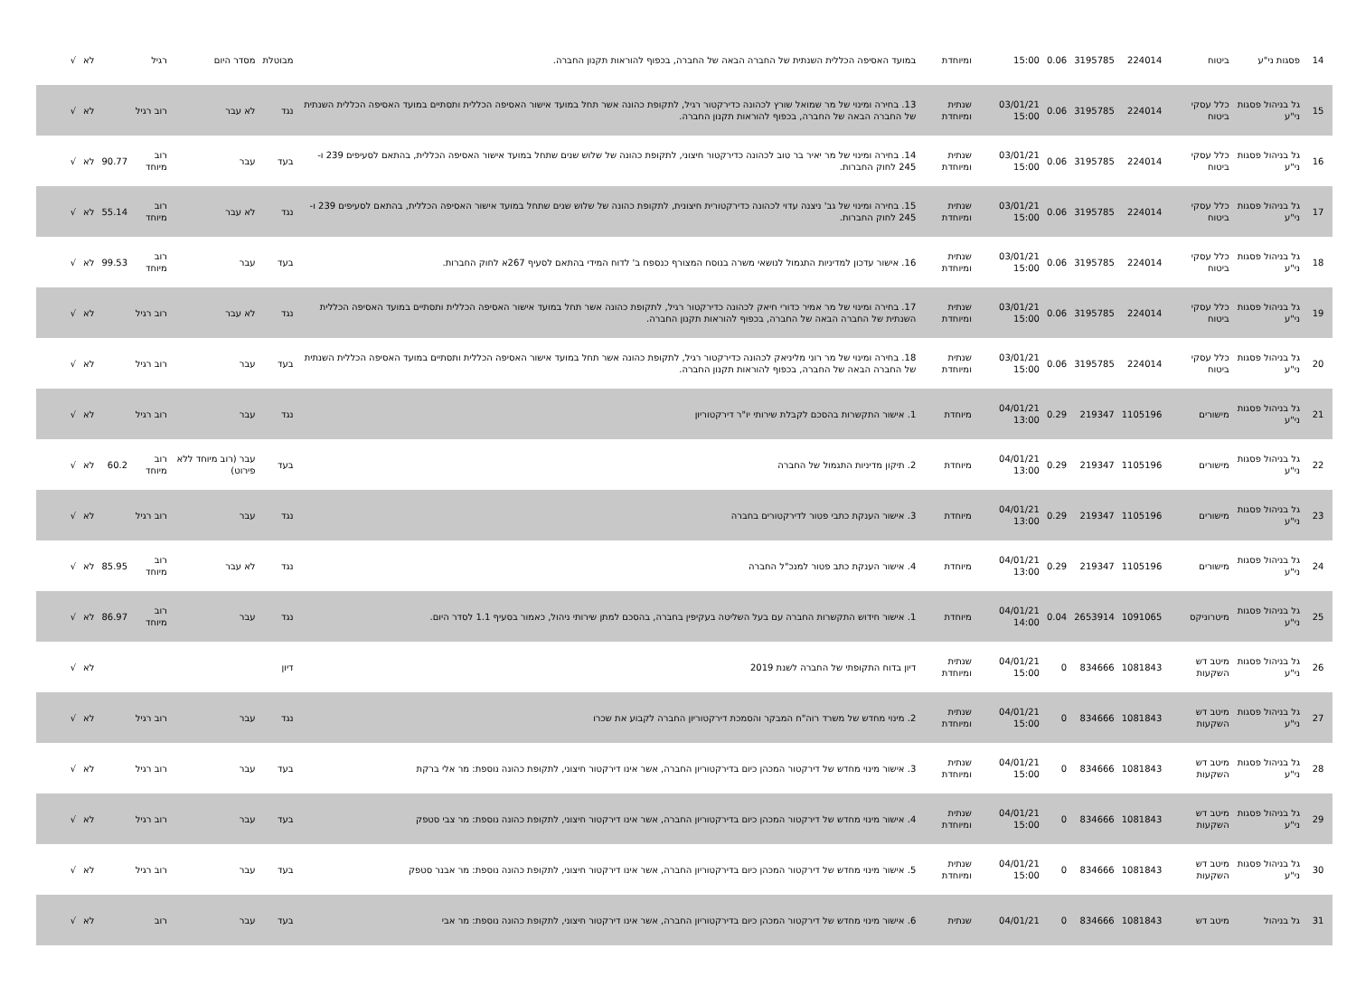| 14 | פסגות ני"ע | ביטוח | 224014 | 3195785 | 0.06 | 15:00 | ומיוחדת | במועד האסיפה הכללית השנתית של החברה הבאה של החברה, בכפוף להוראות תקנון החברה. | מבוטלת | מסדר היום | רגיל | | לא | √ |
| 15 | גל בניהול פסגות ני"ע | כלל עסקי ביטוח | 224014 | 3195785 | 0.06 | 03/01/21 15:00 | שנתית ומיוחדת | 13. בחירה ומינוי של מר שמואל שורץ לכהונה כדירקטור רגיל, לתקופת כהונה אשר תחל במועד אישור האסיפה הכללית ותסתיים במועד האסיפה הכללית השנתית של החברה הבאה של החברה, בכפוף להוראות תקנון החברה. | נגד | לא עבר | רוב רגיל | | לא | √ |
| 16 | גל בניהול פסגות ני"ע | כלל עסקי ביטוח | 224014 | 3195785 | 0.06 | 03/01/21 15:00 | שנתית ומיוחדת | 14. בחירה ומינוי של מר יאיר בר טוב לכהונה כדירקטור חיצוני, לתקופת כהונה של שלוש שנים שתחל במועד אישור האסיפה הכללית, בהתאם לסעיפים 239 ו- 245 לחוק החברות. | בעד | עבר | רוב מיוחד | 90.77 | לא | √ |
| 17 | גל בניהול פסגות ני"ע | כלל עסקי ביטוח | 224014 | 3195785 | 0.06 | 03/01/21 15:00 | שנתית ומיוחדת | 15. בחירה ומינוי של גב' ניצנה עדוי לכהונה כדירקטורית חיצונית, לתקופת כהונה של שלוש שנים שתחל במועד אישור האסיפה הכללית, בהתאם לסעיפים 239 ו- 245 לחוק החברות. | נגד | לא עבר | רוב מיוחד | 55.14 | לא | √ |
| 18 | גל בניהול פסגות ני"ע | כלל עסקי ביטוח | 224014 | 3195785 | 0.06 | 03/01/21 15:00 | שנתית ומיוחדת | 16. אישור עדכון למדיניות התגמול לנושאי משרה בנוסח המצורף כנספח ב' לדוח המידי בהתאם לסעיף 267א לחוק החברות. | בעד | עבר | רוב מיוחד | 99.53 | לא | √ |
| 19 | גל בניהול פסגות ני"ע | כלל עסקי ביטוח | 224014 | 3195785 | 0.06 | 03/01/21 15:00 | שנתית ומיוחדת | 17. בחירה ומינוי של מר אמיר כדורי חיאק לכהונה כדירקטור רגיל, לתקופת כהונה אשר תחל במועד אישור האסיפה הכללית ותסתיים במועד האסיפה הכללית השנתית של החברה הבאה של החברה, בכפוף להוראות תקנון החברה. | נגד | לא עבר | רוב רגיל | | לא | √ |
| 20 | גל בניהול פסגות ני"ע | כלל עסקי ביטוח | 224014 | 3195785 | 0.06 | 03/01/21 15:00 | שנתית ומיוחדת | 18. בחירה ומינוי של מר רוני מליניאק לכהונה כדירקטור רגיל, לתקופת כהונה אשר תחל במועד אישור האסיפה הכללית ותסתיים במועד האסיפה הכללית השנתית של החברה הבאה של החברה, בכפוף להוראות תקנון החברה. | בעד | עבר | רוב רגיל | | לא | √ |
| 21 | גל בניהול פסגות ני"ע | מישורים | 1105196 | 219347 | 0.29 | 04/01/21 13:00 | מיוחדת | 1. אישור התקשרות בהסכם לקבלת שירותי יו"ר דירקטוריון | נגד | עבר | רוב רגיל | | לא | √ |
| 22 | גל בניהול פסגות ני"ע | מישורים | 1105196 | 219347 | 0.29 | 04/01/21 13:00 | מיוחדת | 2. תיקון מדיניות התגמול של החברה | בעד | עבר (רוב מיוחד ללא פירוט) | רוב מיוחד | 60.2 | לא | √ |
| 23 | גל בניהול פסגות ני"ע | מישורים | 1105196 | 219347 | 0.29 | 04/01/21 13:00 | מיוחדת | 3. אישור הענקת כתבי פטור לדירקטורים בחברה | נגד | עבר | רוב רגיל | | לא | √ |
| 24 | גל בניהול פסגות ני"ע | מישורים | 1105196 | 219347 | 0.29 | 04/01/21 13:00 | מיוחדת | 4. אישור הענקת כתב פטור למנכ"ל החברה | נגד | לא עבר | רוב מיוחד | 85.95 | לא | √ |
| 25 | גל בניהול פסגות ני"ע | מיטרוניקס | 1091065 | 2653914 | 0.04 | 04/01/21 14:00 | מיוחדת | 1. אישור חידוש התקשרות החברה עם בעל השליטה בעקיפין בחברה, בהסכם למתן שירותי ניהול, כאמור בסעיף 1.1 לסדר היום. | נגד | עבר | רוב מיוחד | 86.97 | לא | √ |
| 26 | גל בניהול פסגות ני"ע | מיטב דש השקעות | 1081843 | 834666 | 0 | 04/01/21 15:00 | שנתית ומיוחדת | דיון בדוח התקופתי של החברה לשנת 2019 | דיון | | | | לא | √ |
| 27 | גל בניהול פסגות ני"ע | מיטב דש השקעות | 1081843 | 834666 | 0 | 04/01/21 15:00 | שנתית ומיוחדת | 2. מינוי מחדש של משרד רוה"ח המבקר והסמכת דירקטוריון החברה לקבוע את שכרו | נגד | עבר | רוב רגיל | | לא | √ |
| 28 | גל בניהול פסגות ני"ע | מיטב דש השקעות | 1081843 | 834666 | 0 | 04/01/21 15:00 | שנתית ומיוחדת | 3. אישור מינוי מחדש של דירקטור המכהן כיום בדירקטוריון החברה, אשר אינו דירקטור חיצוני, לתקופת כהונה נוספת: מר אלי ברקת | בעד | עבר | רוב רגיל | | לא | √ |
| 29 | גל בניהול פסגות ני"ע | מיטב דש השקעות | 1081843 | 834666 | 0 | 04/01/21 15:00 | שנתית ומיוחדת | 4. אישור מינוי מחדש של דירקטור המכהן כיום בדירקטוריון החברה, אשר אינו דירקטור חיצוני, לתקופת כהונה נוספת: מר צבי סטפק | בעד | עבר | רוב רגיל | | לא | √ |
| 30 | גל בניהול פסגות ני"ע | מיטב דש השקעות | 1081843 | 834666 | 0 | 04/01/21 15:00 | שנתית ומיוחדת | 5. אישור מינוי מחדש של דירקטור המכהן כיום בדירקטוריון החברה, אשר אינו דירקטור חיצוני, לתקופת כהונה נוספת: מר אבנר סטפק | בעד | עבר | רוב רגיל | | לא | √ |
| 31 | גל בניהול | מיטב דש | 1081843 | 834666 | 0 | 04/01/21 | שנתית | 6. אישור מינוי מחדש של דירקטור המכהן כיום בדירקטוריון החברה, אשר אינו דירקטור חיצוני, לתקופת כהונה נוספת: מר אבי | בעד | עבר | רוב | | לא | √ |